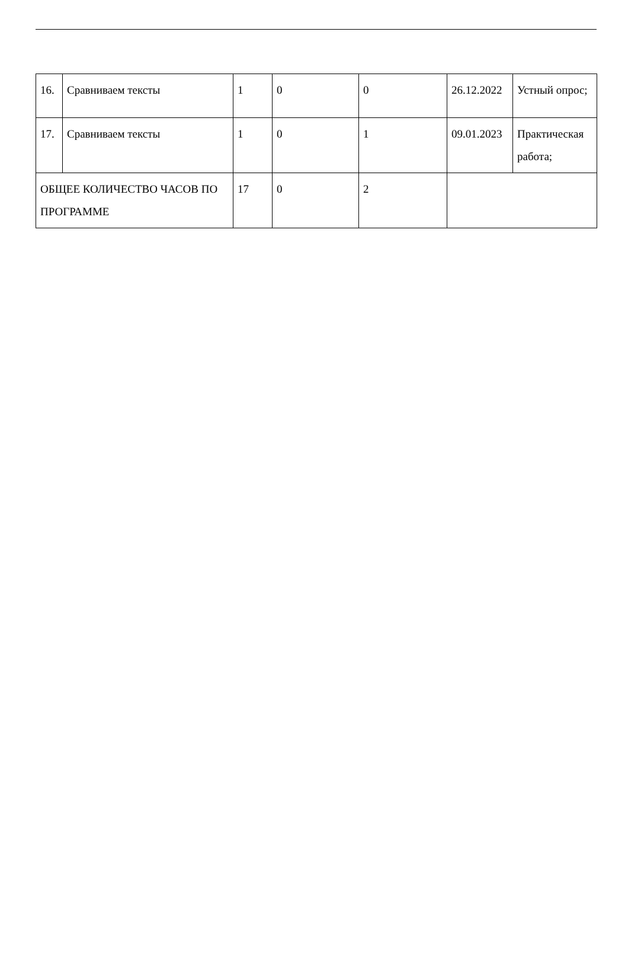| 16. | Сравниваем тексты | 1 | 0 | 0 | 26.12.2022 | Устный опрос; |
| 17. | Сравниваем тексты | 1 | 0 | 1 | 09.01.2023 | Практическая работа; |
| ОБЩЕЕ КОЛИЧЕСТВО ЧАСОВ ПО ПРОГРАММЕ | | 17 | 0 | 2 | | |